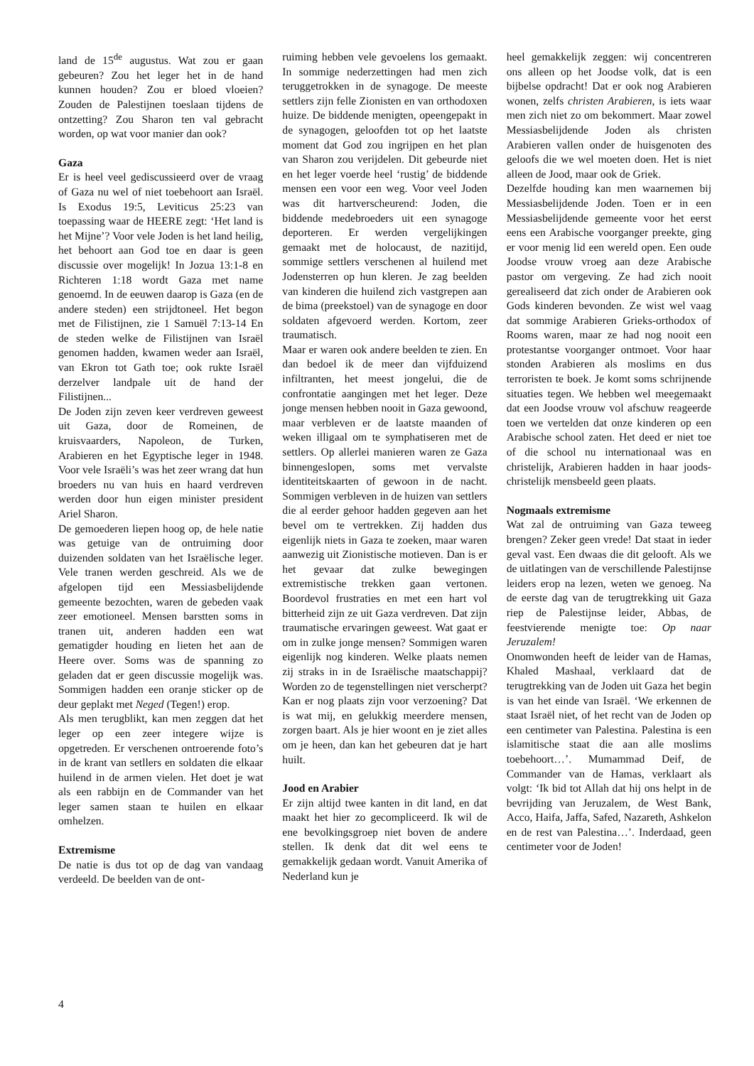land de 15<sup>de</sup> augustus. Wat zou er gaan gebeuren? Zou het leger het in de hand kunnen houden? Zou er bloed vloeien? Zouden de Palestijnen toeslaan tijdens de ontzetting? Zou Sharon ten val gebracht worden, op wat voor manier dan ook?
Gaza
Er is heel veel gediscussieerd over de vraag of Gaza nu wel of niet toebehoort aan Israël. Is Exodus 19:5, Leviticus 25:23 van toepassing waar de HEERE zegt: ‘Het land is het Mijne’? Voor vele Joden is het land heilig, het behoort aan God toe en daar is geen discussie over mogelijk! In Jozua 13:1-8 en Richteren 1:18 wordt Gaza met name genoemd. In de eeuwen daarop is Gaza (en de andere steden) een strijdtoneel. Het begon met de Filistijnen, zie 1 Samuël 7:13-14 En de steden welke de Filistijnen van Israël genomen hadden, kwamen weder aan Israël, van Ekron tot Gath toe; ook rukte Israël derzelver landpale uit de hand der Filistijnen...
De Joden zijn zeven keer verdreven geweest uit Gaza, door de Romeinen, de kruisvaarders, Napoleon, de Turken, Arabieren en het Egyptische leger in 1948. Voor vele Israëli’s was het zeer wrang dat hun broeders nu van huis en haard verdreven werden door hun eigen minister president Ariel Sharon.
De gemoederen liepen hoog op, de hele natie was getuige van de ontruiming door duizenden soldaten van het Israëlische leger. Vele tranen werden geschreid. Als we de afgelopen tijd een Messiasbelijdende gemeente bezochten, waren de gebeden vaak zeer emotioneel. Mensen barstten soms in tranen uit, anderen hadden een wat gematigder houding en lieten het aan de Heere over. Soms was de spanning zo geladen dat er geen discussie mogelijk was. Sommigen hadden een oranje sticker op de deur geplakt met Neged (Tegen!) erop.
Als men terugblikt, kan men zeggen dat het leger op een zeer integere wijze is opgetreden. Er verschenen ontroerende foto’s in de krant van setllers en soldaten die elkaar huilend in de armen vielen. Het doet je wat als een rabbijn en de Commander van het leger samen staan te huilen en elkaar omhelzen.
Extremisme
De natie is dus tot op de dag van vandaag verdeeld. De beelden van de ont-
ruiming hebben vele gevoelens los gemaakt. In sommige nederzettingen had men zich teruggetrokken in de synagoge. De meeste settlers zijn felle Zionisten en van orthodoxen huize. De biddende menigten, opeengepakt in de synagogen, geloofden tot op het laatste moment dat God zou ingrijpen en het plan van Sharon zou verijdelen. Dit gebeurde niet en het leger voerde heel ‘rustig’ de biddende mensen een voor een weg. Voor veel Joden was dit hartverscheurend: Joden, die biddende medebroeders uit een synagoge deporteren. Er werden vergelijkingen gemaakt met de holocaust, de nazitijd, sommige settlers verschenen al huilend met Jodensterren op hun kleren. Je zag beelden van kinderen die huilend zich vastgrepen aan de bima (preekstoel) van de synagoge en door soldaten afgevoerd werden. Kortom, zeer traumatisch.
Maar er waren ook andere beelden te zien. En dan bedoel ik de meer dan vijfduizend infiltranten, het meest jongelui, die de confrontatie aangingen met het leger. Deze jonge mensen hebben nooit in Gaza gewoond, maar verbleven er de laatste maanden of weken illigaal om te symphatiseren met de settlers. Op allerlei manieren waren ze Gaza binnengeslopen, soms met vervalste identiteitskaarten of gewoon in de nacht. Sommigen verbleven in de huizen van settlers die al eerder gehoor hadden gegeven aan het bevel om te vertrekken. Zij hadden dus eigenlijk niets in Gaza te zoeken, maar waren aanwezig uit Zionistische motieven. Dan is er het gevaar dat zulke bewegingen extremistische trekken gaan vertonen. Boordevol frustraties en met een hart vol bitterheid zijn ze uit Gaza verdreven. Dat zijn traumatische ervaringen geweest. Wat gaat er om in zulke jonge mensen? Sommigen waren eigenlijk nog kinderen. Welke plaats nemen zij straks in in de Israëlische maatschappij? Worden zo de tegenstellingen niet verscherpt? Kan er nog plaats zijn voor verzoening? Dat is wat mij, en gelukkig meerdere mensen, zorgen baart. Als je hier woont en je ziet alles om je heen, dan kan het gebeuren dat je hart huilt.
Jood en Arabier
Er zijn altijd twee kanten in dit land, en dat maakt het hier zo gecompliceerd. Ik wil de ene bevolkingsgroep niet boven de andere stellen. Ik denk dat dit wel eens te gemakkelijk gedaan wordt. Vanuit Amerika of Nederland kun je
heel gemakkelijk zeggen: wij concentreren ons alleen op het Joodse volk, dat is een bijbelse opdracht! Dat er ook nog Arabieren wonen, zelfs christen Arabieren, is iets waar men zich niet zo om bekommert. Maar zowel Messiasbelijdende Joden als christen Arabieren vallen onder de huisgenoten des geloofs die we wel moeten doen. Het is niet alleen de Jood, maar ook de Griek.
Dezelfde houding kan men waarnemen bij Messiasbelijdende Joden. Toen er in een Messiasbelijdende gemeente voor het eerst eens een Arabische voorganger preekte, ging er voor menig lid een wereld open. Een oude Joodse vrouw vroeg aan deze Arabische pastor om vergeving. Ze had zich nooit gerealiseerd dat zich onder de Arabieren ook Gods kinderen bevonden. Ze wist wel vaag dat sommige Arabieren Grieks-orthodox of Rooms waren, maar ze had nog nooit een protestantse voorganger ontmoet. Voor haar stonden Arabieren als moslims en dus terroristen te boek. Je komt soms schrijnende situaties tegen. We hebben wel meegemaakt dat een Joodse vrouw vol afschuw reageerde toen we vertelden dat onze kinderen op een Arabische school zaten. Het deed er niet toe of die school nu internationaal was en christelijk, Arabieren hadden in haar joods-christelijk mensbeeld geen plaats.
Nogmaals extremisme
Wat zal de ontruiming van Gaza teweeg brengen? Zeker geen vrede! Dat staat in ieder geval vast. Een dwaas die dit gelooft. Als we de uitlatingen van de verschillende Palestijnse leiders erop na lezen, weten we genoeg. Na de eerste dag van de terugtrekking uit Gaza riep de Palestijnse leider, Abbas, de feestvierende menigte toe: Op naar Jeruzalem!
Onomwonden heeft de leider van de Hamas, Khaled Mashaal, verklaard dat de terugtrekking van de Joden uit Gaza het begin is van het einde van Israël. ‘We erkennen de staat Israël niet, of het recht van de Joden op een centimeter van Palestina. Palestina is een islamitische staat die aan alle moslims toebehoort…’. Mumammad Deif, de Commander van de Hamas, verklaart als volgt: ‘Ik bid tot Allah dat hij ons helpt in de bevrijding van Jeruzalem, de West Bank, Acco, Haifa, Jaffa, Safed, Nazareth, Ashkelon en de rest van Palestina…’. Inderdaad, geen centimeter voor de Joden!
4